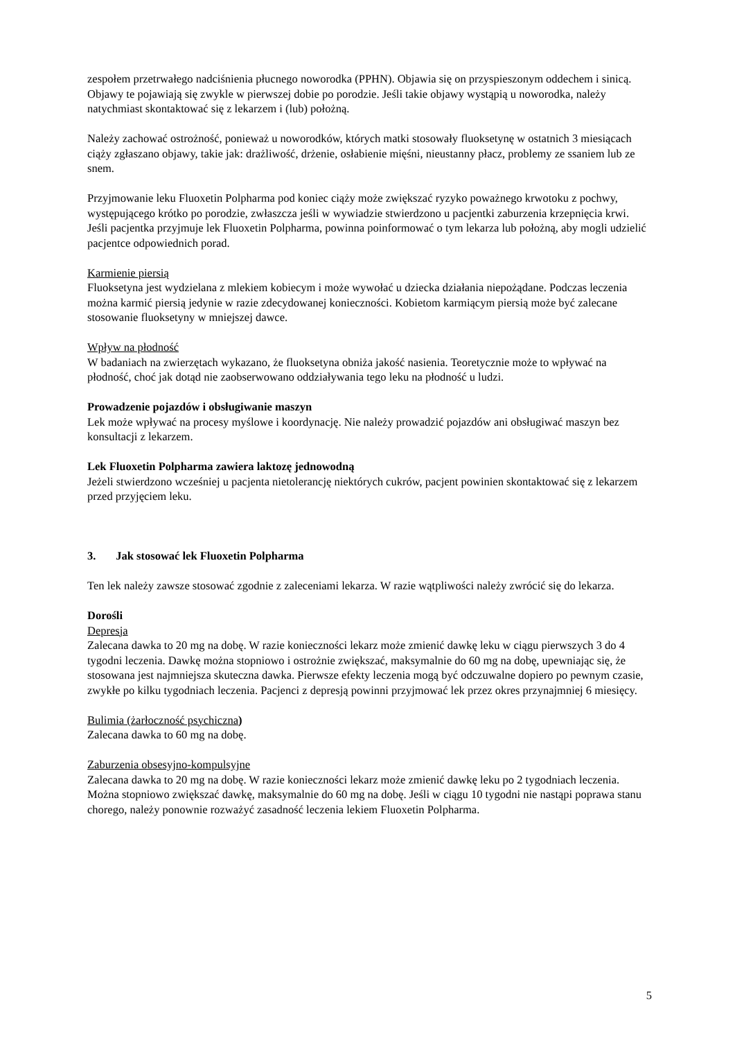zespołem przetrwałego nadciśnienia płucnego noworodka (PPHN). Objawia się on przyspieszonym oddechem i sinicą. Objawy te pojawiają się zwykle w pierwszej dobie po porodzie. Jeśli takie objawy wystąpią u noworodka, należy natychmiast skontaktować się z lekarzem i (lub) położną.
Należy zachować ostrożność, ponieważ u noworodków, których matki stosowały fluoksetynę w ostatnich 3 miesiącach ciąży zgłaszano objawy, takie jak: drażliwość, drżenie, osłabienie mięśni, nieustanny płacz, problemy ze ssaniem lub ze snem.
Przyjmowanie leku Fluoxetin Polpharma pod koniec ciąży może zwiększać ryzyko poważnego krwotoku z pochwy, występującego krótko po porodzie, zwłaszcza jeśli w wywiadzie stwierdzono u pacjentki zaburzenia krzepnięcia krwi. Jeśli pacjentka przyjmuje lek Fluoxetin Polpharma, powinna poinformować o tym lekarza lub położną, aby mogli udzielić pacjentce odpowiednich porad.
Karmienie piersią
Fluoksetyna jest wydzielana z mlekiem kobiecym i może wywołać u dziecka działania niepożądane. Podczas leczenia można karmić piersią jedynie w razie zdecydowanej konieczności. Kobietom karmiącym piersią może być zalecane stosowanie fluoksetyny w mniejszej dawce.
Wpływ na płodność
W badaniach na zwierzętach wykazano, że fluoksetyna obniża jakość nasienia. Teoretycznie może to wpływać na płodność, choć jak dotąd nie zaobserwowano oddziaływania tego leku na płodność u ludzi.
Prowadzenie pojazdów i obsługiwanie maszyn
Lek może wpływać na procesy myślowe i koordynację. Nie należy prowadzić pojazdów ani obsługiwać maszyn bez konsultacji z lekarzem.
Lek Fluoxetin Polpharma zawiera laktozę jednowodną
Jeżeli stwierdzono wcześniej u pacjenta nietolerancję niektórych cukrów, pacjent powinien skontaktować się z lekarzem przed przyjęciem leku.
3. Jak stosować lek Fluoxetin Polpharma
Ten lek należy zawsze stosować zgodnie z zaleceniami lekarza. W razie wątpliwości należy zwrócić się do lekarza.
Dorośli
Depresja
Zalecana dawka to 20 mg na dobę. W razie konieczności lekarz może zmienić dawkę leku w ciągu pierwszych 3 do 4 tygodni leczenia. Dawkę można stopniowo i ostrożnie zwiększać, maksymalnie do 60 mg na dobę, upewniając się, że stosowana jest najmniejsza skuteczna dawka. Pierwsze efekty leczenia mogą być odczuwalne dopiero po pewnym czasie, zwykłe po kilku tygodniach leczenia. Pacjenci z depresją powinni przyjmować lek przez okres przynajmniej 6 miesięcy.
Bulimia (żarłoczność psychiczna)
Zalecana dawka to 60 mg na dobę.
Zaburzenia obsesyjno-kompulsyjne
Zalecana dawka to 20 mg na dobę. W razie konieczności lekarz może zmienić dawkę leku po 2 tygodniach leczenia. Można stopniowo zwiększać dawkę, maksymalnie do 60 mg na dobę. Jeśli w ciągu 10 tygodni nie nastąpi poprawa stanu chorego, należy ponownie rozważyć zasadność leczenia lekiem Fluoxetin Polpharma.
5